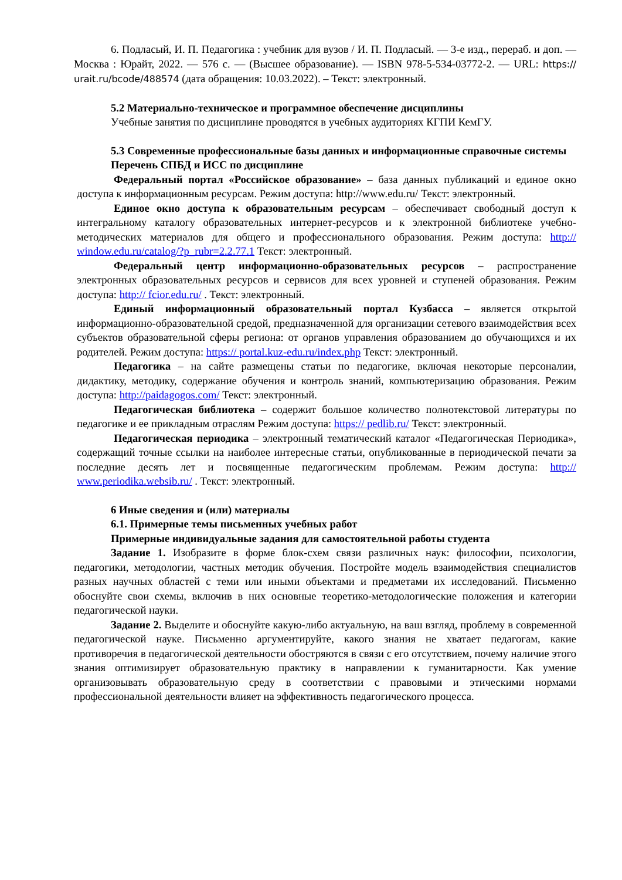6. Подласый, И. П. Педагогика : учебник для вузов / И. П. Подласый. — 3-е изд., перераб. и доп. — Москва : Юрайт, 2022. — 576 с. — (Высшее образование). — ISBN 978-5-534-03772-2. — URL: https:// urait.ru/bcode/488574 (дата обращения: 10.03.2022). – Текст: электронный.
5.2 Материально-техническое и программное обеспечение дисциплины
Учебные занятия по дисциплине проводятся в учебных аудиториях КГПИ КемГУ.
5.3 Современные профессиональные базы данных и информационные справочные системы
Перечень СПБД и ИСС по дисциплине
Федеральный портал «Российское образование» – база данных публикаций и единое окно доступа к информационным ресурсам. Режим доступа: http://www.edu.ru/ Текст: электронный.
Единое окно доступа к образовательным ресурсам – обеспечивает свободный доступ к интегральному каталогу образовательных интернет-ресурсов и к электронной библиотеке учебно-методических материалов для общего и профессионального образования. Режим доступа: http:// window.edu.ru/catalog/?p_rubr=2.2.77.1 Текст: электронный.
Федеральный центр информационно-образовательных ресурсов – распространение электронных образовательных ресурсов и сервисов для всех уровней и ступеней образования. Режим доступа: http:// fcior.edu.ru/ . Текст: электронный.
Единый информационный образовательный портал Кузбасса – является открытой информационно-образовательной средой, предназначенной для организации сетевого взаимодействия всех субъектов образовательной сферы региона: от органов управления образованием до обучающихся и их родителей. Режим доступа: https:// portal.kuz-edu.ru/index.php Текст: электронный.
Педагогика – на сайте размещены статьи по педагогике, включая некоторые персоналии, дидактику, методику, содержание обучения и контроль знаний, компьютеризацию образования. Режим доступа: http://paidagogos.com/ Текст: электронный.
Педагогическая библиотека – содержит большое количество полнотекстовой литературы по педагогике и ее прикладным отраслям Режим доступа: https:// pedlib.ru/ Текст: электронный.
Педагогическая периодика – электронный тематический каталог «Педагогическая Периодика», содержащий точные ссылки на наиболее интересные статьи, опубликованные в периодической печати за последние десять лет и посвященные педагогическим проблемам. Режим доступа: http:// www.periodika.websib.ru/ . Текст: электронный.
6 Иные сведения и (или) материалы
6.1. Примерные темы письменных учебных работ
Примерные индивидуальные задания для самостоятельной работы студента
Задание 1. Изобразите в форме блок-схем связи различных наук: философии, психологии, педагогики, методологии, частных методик обучения. Постройте модель взаимодействия специалистов разных научных областей с теми или иными объектами и предметами их исследований. Письменно обоснуйте свои схемы, включив в них основные теоретико-методологические положения и категории педагогической науки.
Задание 2. Выделите и обоснуйте какую-либо актуальную, на ваш взгляд, проблему в современной педагогической науке. Письменно аргументируйте, какого знания не хватает педагогам, какие противоречия в педагогической деятельности обостряются в связи с его отсутствием, почему наличие этого знания оптимизирует образовательную практику в направлении к гуманитарности. Как умение организовывать образовательную среду в соответствии с правовыми и этическими нормами профессиональной деятельности влияет на эффективность педагогического процесса.